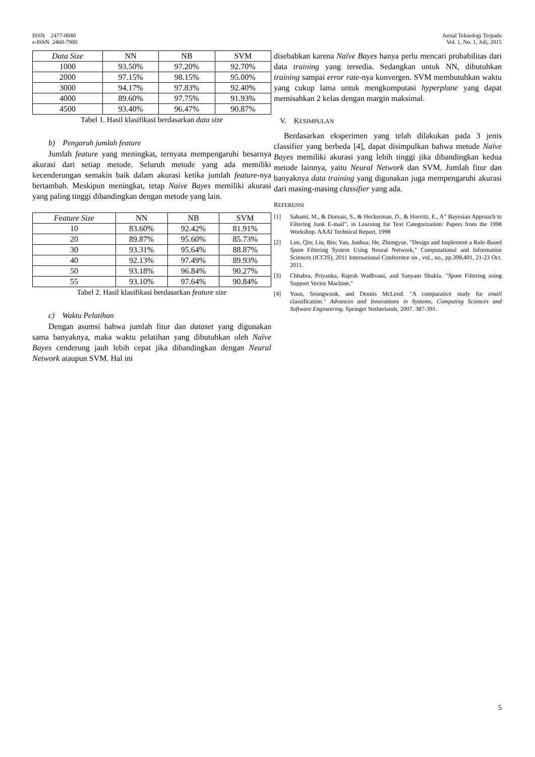ISSN 2477-0040
e-ISSN 2460-7900
Jurnal Teknologi Terpadu
Vol. 1, No. 1, Juli, 2015
| Data Size | NN | NB | SVM |
| --- | --- | --- | --- |
| 1000 | 93.50% | 97.20% | 92.70% |
| 2000 | 97.15% | 98.15% | 95.00% |
| 3000 | 94.17% | 97.83% | 92.40% |
| 4000 | 89.60% | 97.75% | 91.93% |
| 4500 | 93.40% | 96.47% | 90.87% |
Tabel 1. Hasil klasifikasi berdasarkan data size
b) Pengaruh jumlah feature
Jumlah feature yang meningkat, ternyata mempengaruhi besarnya akurasi dari setiap metode. Seluruh metode yang ada memiliki kecenderungan semakin baik dalam akurasi ketika jumlah feature-nya bertambah. Meskipun meningkat, tetap Naive Bayes memiliki akurasi yang paling tinggi dibandingkan dengan metode yang lain.
| Feature Size | NN | NB | SVM |
| --- | --- | --- | --- |
| 10 | 83.60% | 92.42% | 81.91% |
| 20 | 89.87% | 95.60% | 85.73% |
| 30 | 93.31% | 95.64% | 88.87% |
| 40 | 92.13% | 97.49% | 89.93% |
| 50 | 93.18% | 96.84% | 90.27% |
| 55 | 93.10% | 97.64% | 90.84% |
Tabel 2. Hasil klasifikasi berdasarkan feature size
c) Waktu Pelatihan
Dengan asumsi bahwa jumlah fitur dan dataset yang digunakan sama banyaknya, maka waktu pelatihan yang dibutuhkan oleh Naïve Bayes cenderung jauh lebih cepat jika dibandingkan dengan Neural Network ataupun SVM. Hal ini
disebabkan karena Naïve Bayes hanya perlu mencari probabilitas dari data training yang tersedia. Sedangkan untuk NN, dibutuhkan training sampai error rate-nya konvergen. SVM membutuhkan waktu yang cukup lama untuk mengkomputasi hyperplane yang dapat memisahkan 2 kelas dengan margin maksimal.
V. KESIMPULAN
Berdasarkan eksperimen yang telah dilakukan pada 3 jenis classifier yang berbeda [4], dapat disimpulkan bahwa metode Naïve Bayes memiliki akurasi yang lebih tinggi jika dibandingkan kedua metode lainnya, yaitu Neural Network dan SVM. Jumlah fitur dan banyaknya data training yang digunakan juga mempengaruhi akurasi dari masing-masing classifier yang ada.
REFERENSI
[1] Sahami, M., & Dumais, S., & Heckerman, D., & Horvitz, E., A” Bayesian Approach to Filtering Junk E-mail”, in Learning for Text Categorization: Papers from the 1998 Workshop. AAAI Technical Report, 1998
[2] Luo, Qin; Liu, Bin; Yan, Junhua; He, Zhongyue, "Design and Implement a Rule-Based Spam Filtering System Using Neural Network," Computational and Information Sciences (ICCIS), 2011 International Conference on , vol., no., pp.398,401, 21-23 Oct. 2011.
[3] Chhabra, Priyanka, Rajesh Wadhvani, and Sanyam Shukla. "Spam Filtering using Support Vector Machine."
[4] Youn, Seongwook, and Dennis McLeod. "A comparative study for email classification." Advances and Innovations in Systems, Computing Sciences and Software Engineering. Springer Netherlands, 2007. 387-391.
5